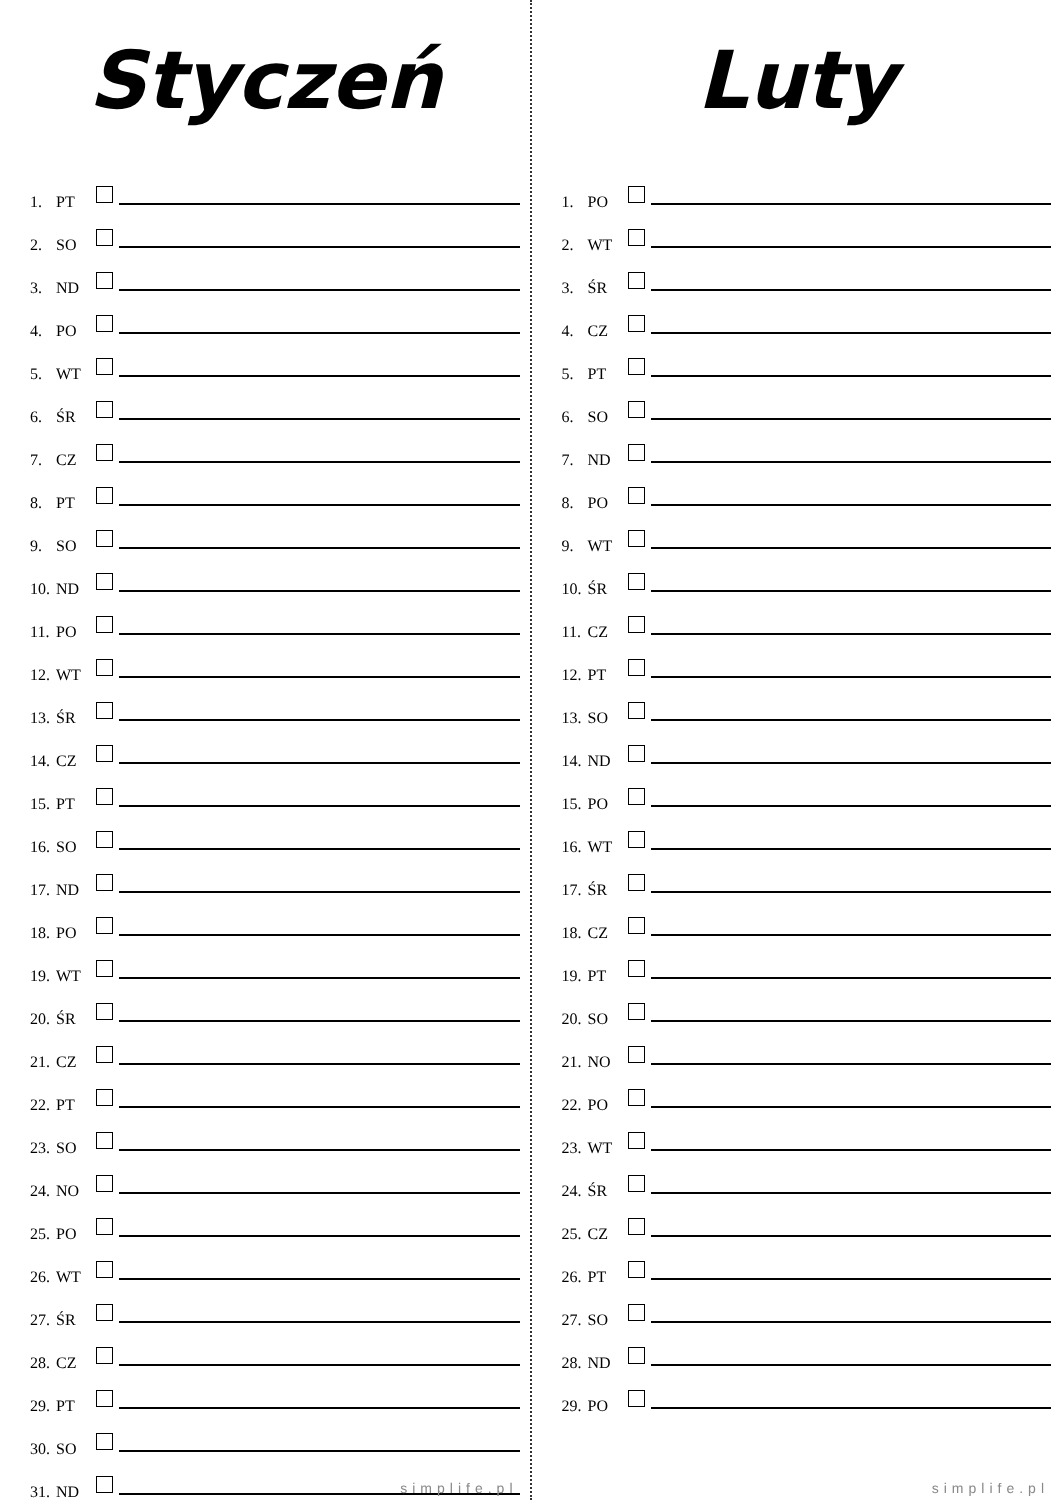Styczeń
1. PT
2. SO
3. ND
4. PO
5. WT
6. ŚR
7. CZ
8. PT
9. SO
10. ND
11. PO
12. WT
13. ŚR
14. CZ
15. PT
16. SO
17. ND
18. PO
19. WT
20. ŚR
21. CZ
22. PT
23. SO
24. NO
25. PO
26. WT
27. ŚR
28. CZ
29. PT
30. SO
31. ND
simplife.pl
Luty
1. PO
2. WT
3. ŚR
4. CZ
5. PT
6. SO
7. ND
8. PO
9. WT
10. ŚR
11. CZ
12. PT
13. SO
14. ND
15. PO
16. WT
17. ŚR
18. CZ
19. PT
20. SO
21. NO
22. PO
23. WT
24. ŚR
25. CZ
26. PT
27. SO
28. ND
29. PO
simplife.pl